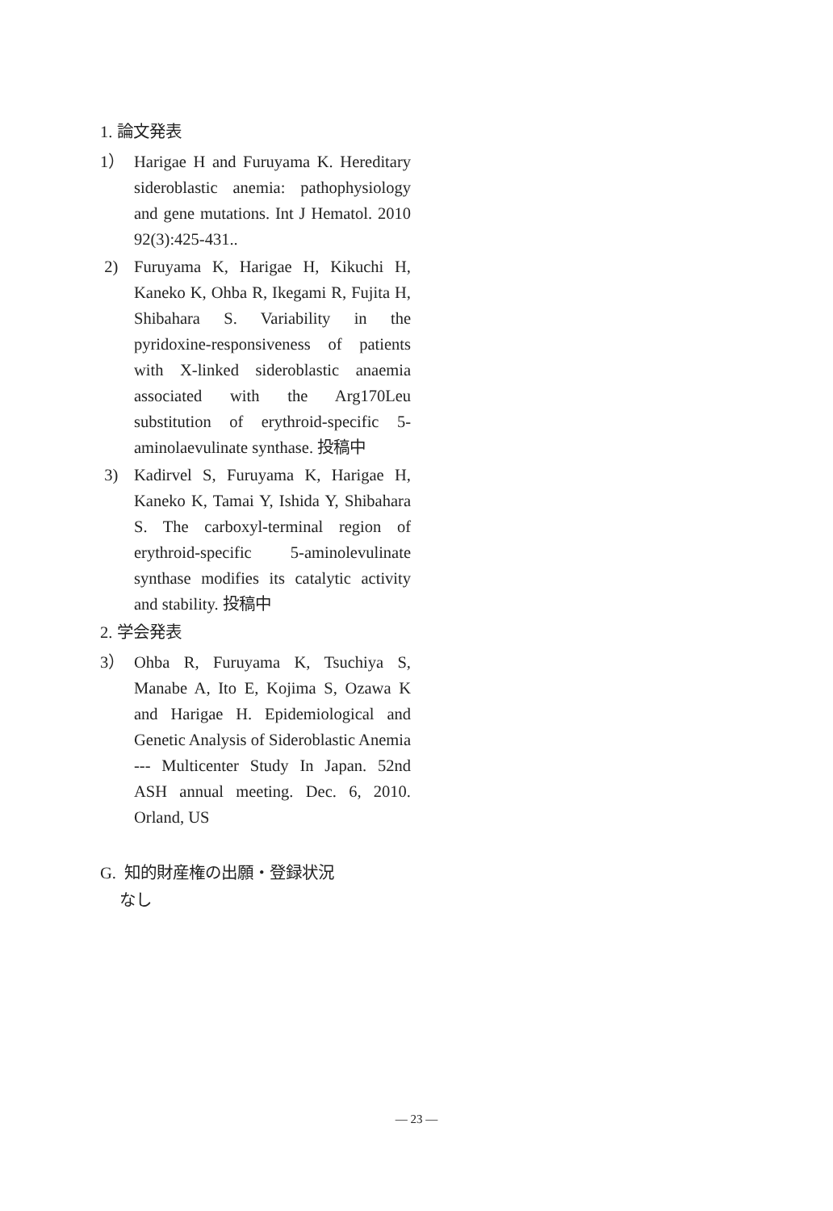1. 論文発表
1） Harigae H and Furuyama K. Hereditary sideroblastic anemia: pathophysiology and gene mutations. Int J Hematol. 2010 92(3):425-431..
2) Furuyama K, Harigae H, Kikuchi H, Kaneko K, Ohba R, Ikegami R, Fujita H, Shibahara S. Variability in the pyridoxine-responsiveness of patients with X-linked sideroblastic anaemia associated with the Arg170Leu substitution of erythroid-specific 5-aminolaevulinate synthase. 投稿中
3) Kadirvel S, Furuyama K, Harigae H, Kaneko K, Tamai Y, Ishida Y, Shibahara S. The carboxyl-terminal region of erythroid-specific 5-aminolevulinate synthase modifies its catalytic activity and stability. 投稿中
2. 学会発表
3） Ohba R, Furuyama K, Tsuchiya S, Manabe A, Ito E, Kojima S, Ozawa K and Harigae H. Epidemiological and Genetic Analysis of Sideroblastic Anemia --- Multicenter Study In Japan. 52nd ASH annual meeting. Dec. 6, 2010. Orland, US
G. 知的財産権の出願・登録状況
なし
— 23 —